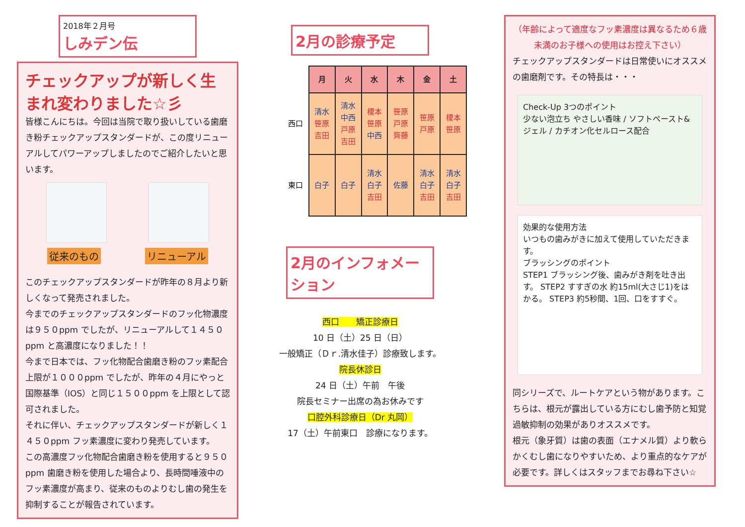2018年２月号
しみデン伝
チェックアップが新しく生まれ変わりました☆彡
皆様こんにちは。今回は当院で取り扱いしている歯磨き粉チェックアップスタンダードが、この度リニューアルしてパワーアップしましたのでご紹介したいと思います。
従来のもの リニューアル
このチェックアップスタンダードが昨年の８月より新しくなって発売されました。
今までのチェックアップスタンダードのフッ化物濃度は９５０ppm でしたが、リニューアルして１４５０ppm と高濃度になりました！！
今まで日本では、フッ化物配合歯磨き粉のフッ素配合上限が１０００ppm でしたが、昨年の４月にやっと国際基準（IOS）と同じ１５００ppm を上限として認可されました。
それに伴い、チェックアップスタンダードが新しく１４５０ppm フッ素濃度に変わり発売しています。
この高濃度フッ化物配合歯磨き粉を使用すると９５０ppm 歯磨き粉を使用した場合より、長時間唾液中のフッ素濃度が高まり、従来のものよりむし歯の発生を抑制することが報告されています。
2月の診療予定
| | 月 | 火 | 水 | 木 | 金 | 土 |
| --- | --- | --- | --- | --- | --- | --- |
| 西口 | 清水 笹原 吉田 | 清水 中西 戸原 吉田 | 榎本 笹原 中西 | 笹原 戸原 齊藤 | 笹原 戸原 | 榎本 笹原 |
| 東口 | 白子 | 白子 | 清水 白子 吉田 | 佐藤 | 清水 白子 吉田 | 清水 白子 吉田 |
2月のインフォメーション
西口　　矯正診療日
10 日（土）25 日（日）
一般矯正（Ｄｒ.清水佳子）診療致します。
院長休診日
24 日（土）午前　午後
院長セミナー出席の為お休みです
口腔外科診療日（Dr 丸岡）
17（土）午前東口　診療になります。
（年齢によって適度なフッ素濃度は異なるため６歳未満のお子様への使用はお控え下さい）
チェックアップスタンダードは日常使いにオススメの歯磨剤です。その特長は・・・
Check-Up 3つのポイント
少ない泡立ち やさしい香味 / ソフトペースト&ジェル / カチオン化セルロース配合
効果的な使用方法
いつもの歯みがきに加えて使用していただきます。
ブラッシングのポイント
STEP1 ブラッシング後、歯みがき剤を吐き出す。 STEP2 すすぎの水 約15ml(大さじ1)をはかる。 STEP3 約5秒間、1回、口をすすぐ。
同シリーズで、ルートケアという物があります。こちらは、根元が露出している方にむし歯予防と知覚過敏抑制の効果がありオススメです。
根元（象牙質）は歯の表面（エナメル質）より軟らかくむし歯になりやすいため、より重点的なケアが必要です。詳しくはスタッフまでお尋ね下さい☆